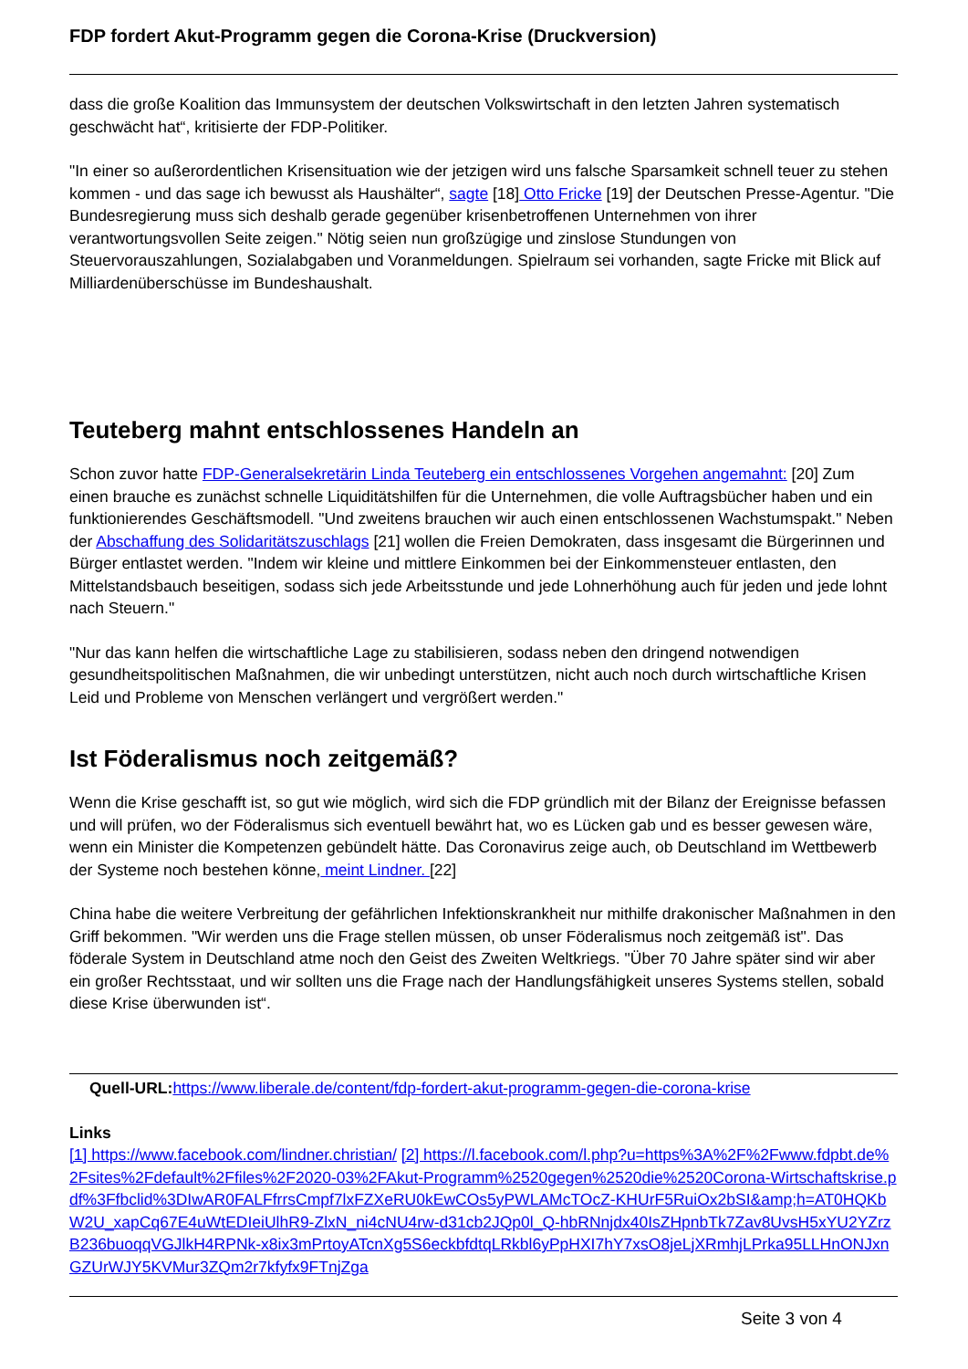FDP fordert Akut-Programm gegen die Corona-Krise (Druckversion)
dass die große Koalition das Immunsystem der deutschen Volkswirtschaft in den letzten Jahren systematisch geschwächt hat“, kritisierte der FDP-Politiker.
"In einer so außerordentlichen Krisensituation wie der jetzigen wird uns falsche Sparsamkeit schnell teuer zu stehen kommen - und das sage ich bewusst als Haushälter“, sagte [18] Otto Fricke [19] der Deutschen Presse-Agentur. "Die Bundesregierung muss sich deshalb gerade gegenüber krisenbetroffenen Unternehmen von ihrer verantwortungsvollen Seite zeigen." Nötig seien nun großzügige und zinslose Stundungen von Steuervorauszahlungen, Sozialabgaben und Voranmeldungen. Spielraum sei vorhanden, sagte Fricke mit Blick auf Milliardenüberschüsse im Bundeshaushalt.
Teuteberg mahnt entschlossenes Handeln an
Schon zuvor hatte FDP-Generalsekretärin Linda Teuteberg ein entschlossenes Vorgehen angemahnt: [20] Zum einen brauche es zunächst schnelle Liquiditätshilfen für die Unternehmen, die volle Auftragsbücher haben und ein funktionierendes Geschäftsmodell. "Und zweitens brauchen wir auch einen entschlossenen Wachstumspakt." Neben der Abschaffung des Solidaritätszuschlags [21] wollen die Freien Demokraten, dass insgesamt die Bürgerinnen und Bürger entlastet werden. "Indem wir kleine und mittlere Einkommen bei der Einkommensteuer entlasten, den Mittelstandsbauch beseitigen, sodass sich jede Arbeitsstunde und jede Lohnerhöhung auch für jeden und jede lohnt nach Steuern."
"Nur das kann helfen die wirtschaftliche Lage zu stabilisieren, sodass neben den dringend notwendigen gesundheitspolitischen Maßnahmen, die wir unbedingt unterstützen, nicht auch noch durch wirtschaftliche Krisen Leid und Probleme von Menschen verlängert und vergrößert werden."
Ist Föderalismus noch zeitgemäß?
Wenn die Krise geschafft ist, so gut wie möglich, wird sich die FDP gründlich mit der Bilanz der Ereignisse befassen und will prüfen, wo der Föderalismus sich eventuell bewährt hat, wo es Lücken gab und es besser gewesen wäre, wenn ein Minister die Kompetenzen gebündelt hätte. Das Coronavirus zeige auch, ob Deutschland im Wettbewerb der Systeme noch bestehen könne, meint Lindner. [22]
China habe die weitere Verbreitung der gefährlichen Infektionskrankheit nur mithilfe drakonischer Maßnahmen in den Griff bekommen. "Wir werden uns die Frage stellen müssen, ob unser Föderalismus noch zeitgemäß ist". Das föderale System in Deutschland atme noch den Geist des Zweiten Weltkriegs. "Über 70 Jahre später sind wir aber ein großer Rechtsstaat, und wir sollten uns die Frage nach der Handlungsfähigkeit unseres Systems stellen, sobald diese Krise überwunden ist“.
Quell-URL: https://www.liberale.de/content/fdp-fordert-akut-programm-gegen-die-corona-krise
Links
[1] https://www.facebook.com/lindner.christian/ [2] https://l.facebook.com/l.php?u=https%3A%2F%2Fwww.fdpbt.de%2Fsites%2Fdefault%2Ffiles%2F2020-03%2FAkut-Programm%2520gegen%2520die%2520Corona-Wirtschaftskrise.pdf%3Ffbclid%3DIwAR0FALFfrrsCmpf7lxFZXeRU0kEwCOs5yPWLAMcTOcZ-KHUrF5RuiOx2bSI&amp;h=AT0HQKbW2U_xapCq67E4uWtEDIeiUlhR9-ZlxN_ni4cNU4rw-d31cb2JQp0l_Q-hbRNnjdx40IsZHpnbTk7Zav8UvsH5xYU2YZrzB236buoqqVGJlkH4RPNk-x8ix3mPrtoyATcnXg5S6eckbfdtqLRkbl6yPpHXI7hY7xsO8jeLjXRmhjLPrka95LLHnONJxnGZUrWJY5KVMur3ZQm2r7kfyfx9FTnjZga
Seite 3 von 4